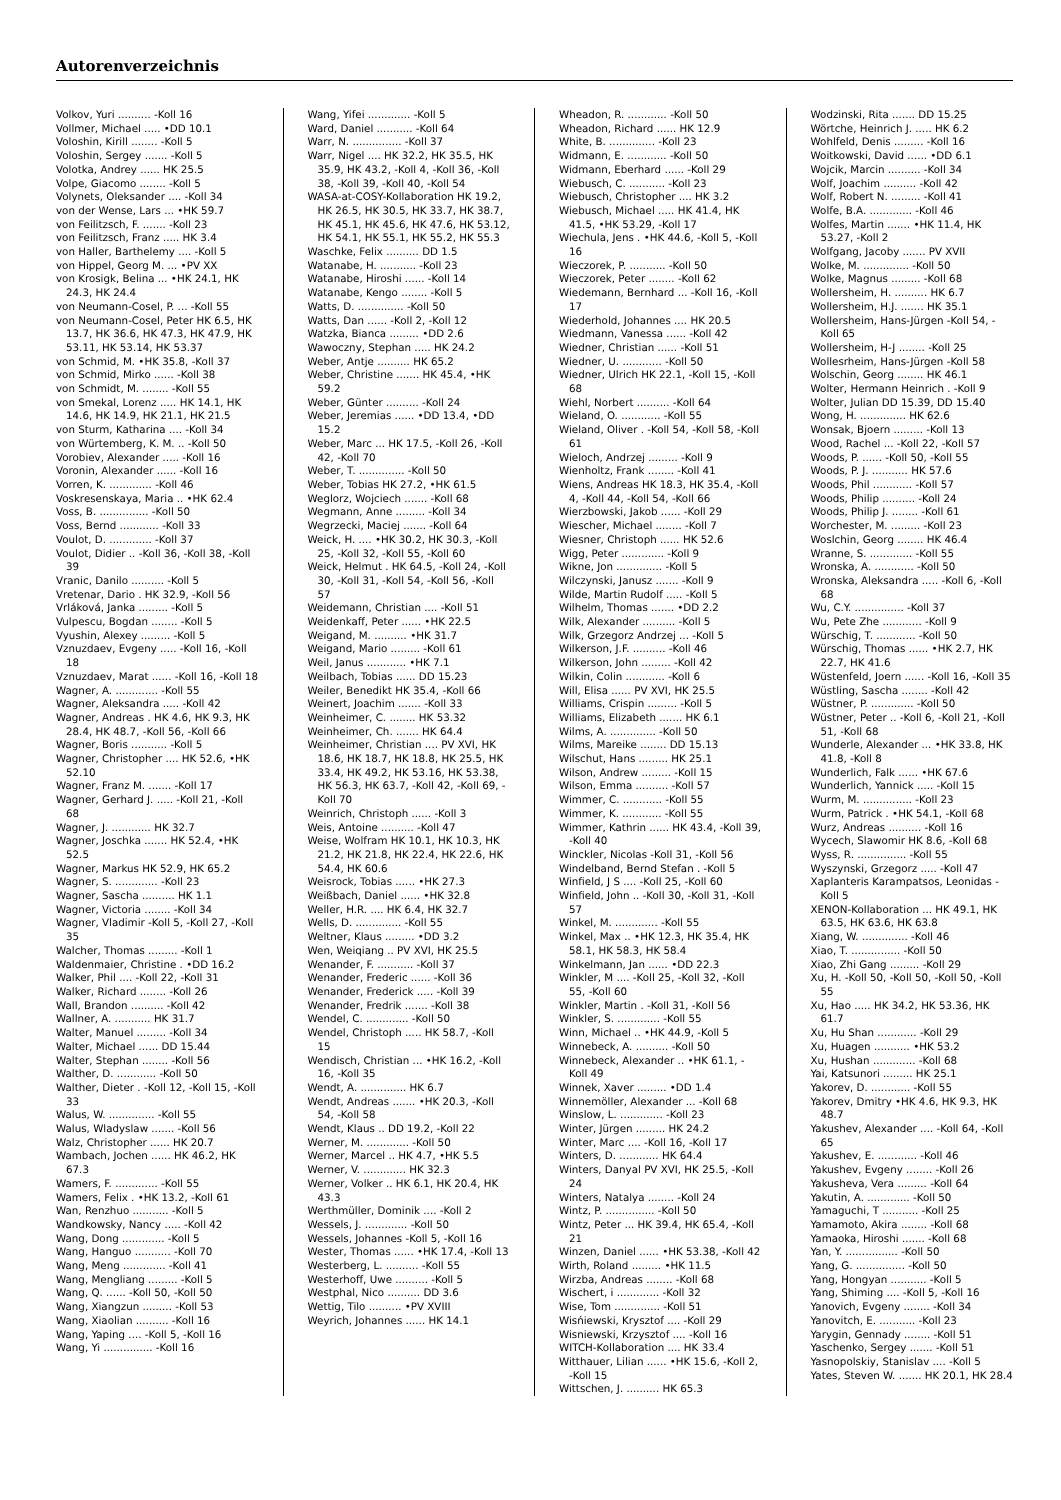Autorenverzeichnis
Volkov, Yuri .......... -Koll 16
Vollmer, Michael ..... •DD 10.1
Voloshin, Kirill ........ -Koll 5
Voloshin, Sergey ....... -Koll 5
Volotka, Andrey ...... HK 25.5
Volpe, Giacomo ........ -Koll 5
Volynets, Oleksander .... -Koll 34
von der Wense, Lars ... •HK 59.7
von Feilitzsch, F. ....... -Koll 23
von Feilitzsch, Franz ..... HK 3.4
von Haller, Barthelemy .... -Koll 5
von Hippel, Georg M. ... •PV XX
von Krosigk, Belina ... •HK 24.1, HK 24.3, HK 24.4
von Neumann-Cosel, P. ... -Koll 55
von Neumann-Cosel, Peter HK 6.5, HK 13.7, HK 36.6, HK 47.3, HK 47.9, HK 53.11, HK 53.14, HK 53.37
von Schmid, M. •HK 35.8, -Koll 37
von Schmid, Mirko ...... -Koll 38
von Schmidt, M. ........ -Koll 55
von Smekal, Lorenz ..... HK 14.1, HK 14.6, HK 14.9, HK 21.1, HK 21.5
von Sturm, Katharina .... -Koll 34
von Würtemberg, K. M. .. -Koll 50
Vorobiev, Alexander ..... -Koll 16
Voronin, Alexander ...... -Koll 16
Vorren, K. ............. -Koll 46
Voskresenskaya, Maria .. •HK 62.4
Voss, B. ............... -Koll 50
Voss, Bernd ............ -Koll 33
Voulot, D. ............. -Koll 37
Voulot, Didier .. -Koll 36, -Koll 38, -Koll 39
Vranic, Danilo .......... -Koll 5
Vretenar, Dario . HK 32.9, -Koll 56
Vrláková, Janka ......... -Koll 5
Vulpescu, Bogdan ........ -Koll 5
Vyushin, Alexey ......... -Koll 5
Vznuzdaev, Evgeny ..... -Koll 16, -Koll 18
Vznuzdaev, Marat ...... -Koll 16, -Koll 18
Wagner, A. ............. -Koll 55
Wagner, Aleksandra ..... -Koll 42
Wagner, Andreas . HK 4.6, HK 9.3, HK 28.4, HK 48.7, -Koll 56, -Koll 66
Wagner, Boris ........... -Koll 5
Wagner, Christopher .... HK 52.6, •HK 52.10
Wagner, Franz M. ....... -Koll 17
Wagner, Gerhard J. ..... -Koll 21, -Koll 68
Wagner, J. ............ HK 32.7
Wagner, Joschka ....... HK 52.4, •HK 52.5
Wagner, Markus HK 52.9, HK 65.2
Wagner, S. ............. -Koll 23
Wagner, Sascha .......... HK 1.1
Wagner, Victoria ........ -Koll 34
Wagner, Vladimir -Koll 5, -Koll 27, -Koll 35
Walcher, Thomas ......... -Koll 1
Waldenmaier, Christine . •DD 16.2
Walker, Phil .... -Koll 22, -Koll 31
Walker, Richard ........ -Koll 26
Wall, Brandon .......... -Koll 42
Wallner, A. ........... HK 31.7
Walter, Manuel ......... -Koll 34
Walter, Michael ...... DD 15.44
Walter, Stephan ........ -Koll 56
Walther, D. ............ -Koll 50
Walther, Dieter . -Koll 12, -Koll 15, -Koll 33
Walus, W. .............. -Koll 55
Walus, Wladyslaw ....... -Koll 56
Walz, Christopher ...... HK 20.7
Wambach, Jochen ...... HK 46.2, HK 67.3
Wamers, F. ............. -Koll 55
Wamers, Felix . •HK 13.2, -Koll 61
Wan, Renzhuo ........... -Koll 5
Wandkowsky, Nancy ..... -Koll 42
Wang, Dong ............. -Koll 5
Wang, Hanguo ........... -Koll 70
Wang, Meng ............. -Koll 41
Wang, Mengliang ......... -Koll 5
Wang, Q. ...... -Koll 50, -Koll 50
Wang, Xiangzun ......... -Koll 53
Wang, Xiaolian .......... -Koll 16
Wang, Yaping .... -Koll 5, -Koll 16
Wang, Yi ............... -Koll 16
Wang, Yifei ............. -Koll 5
Ward, Daniel ........... -Koll 64
Warr, N. ............... -Koll 37
Warr, Nigel .... HK 32.2, HK 35.5, HK 35.9, HK 43.2, -Koll 4, -Koll 36, -Koll 38, -Koll 39, -Koll 40, -Koll 54
WASA-at-COSY-Kollaboration HK 19.2, HK 26.5, HK 30.5, HK 33.7, HK 38.7, HK 45.1, HK 45.6, HK 47.6, HK 53.12, HK 54.1, HK 55.1, HK 55.2, HK 55.3
Waschke, Felix .......... DD 1.5
Watanabe, H. ........... -Koll 23
Watanabe, Hiroshi ...... -Koll 14
Watanabe, Kengo ........ -Koll 5
Watts, D. .............. -Koll 50
Watts, Dan ...... -Koll 2, -Koll 12
Watzka, Bianca ......... •DD 2.6
Wawoczny, Stephan ..... HK 24.2
Weber, Antje .......... HK 65.2
Weber, Christine ....... HK 45.4, •HK 59.2
Weber, Günter .......... -Koll 24
Weber, Jeremias ...... •DD 13.4, •DD 15.2
Weber, Marc ... HK 17.5, -Koll 26, -Koll 42, -Koll 70
Weber, T. .............. -Koll 50
Weber, Tobias HK 27.2, •HK 61.5
Weglorz, Wojciech ....... -Koll 68
Wegmann, Anne ......... -Koll 34
Wegrzecki, Maciej ....... -Koll 64
Weick, H. .... •HK 30.2, HK 30.3, -Koll 25, -Koll 32, -Koll 55, -Koll 60
Weick, Helmut . HK 64.5, -Koll 24, -Koll 30, -Koll 31, -Koll 54, -Koll 56, -Koll 57
Weidemann, Christian .... -Koll 51
Weidenkaff, Peter ...... •HK 22.5
Weigand, M. .......... •HK 31.7
Weigand, Mario ......... -Koll 61
Weil, Janus ............ •HK 7.1
Weilbach, Tobias ...... DD 15.23
Weiler, Benedikt HK 35.4, -Koll 66
Weinert, Joachim ....... -Koll 33
Weinheimer, C. ........ HK 53.32
Weinheimer, Ch. ....... HK 64.4
Weinheimer, Christian .... PV XVI, HK 18.6, HK 18.7, HK 18.8, HK 25.5, HK 33.4, HK 49.2, HK 53.16, HK 53.38, HK 56.3, HK 63.7, -Koll 42, -Koll 69, -Koll 70
Weinrich, Christoph ...... -Koll 3
Weis, Antoine .......... -Koll 47
Weise, Wolfram HK 10.1, HK 10.3, HK 21.2, HK 21.8, HK 22.4, HK 22.6, HK 54.4, HK 60.6
Weisrock, Tobias ...... •HK 27.3
Weißbach, Daniel ...... •HK 32.8
Weller, H.R. .... HK 6.4, HK 32.7
Wells, D. .............. -Koll 55
Weltner, Klaus ......... •DD 3.2
Wen, Weiqiang .. PV XVI, HK 25.5
Wenander, F. ........... -Koll 37
Wenander, Frederic ...... -Koll 36
Wenander, Frederick ..... -Koll 39
Wenander, Fredrik ....... -Koll 38
Wendel, C. ............. -Koll 50
Wendel, Christoph ..... HK 58.7, -Koll 15
Wendisch, Christian ... •HK 16.2, -Koll 16, -Koll 35
Wendt, A. .............. HK 6.7
Wendt, Andreas ....... •HK 20.3, -Koll 54, -Koll 58
Wendt, Klaus .. DD 19.2, -Koll 22
Werner, M. ............. -Koll 50
Werner, Marcel .. HK 4.7, •HK 5.5
Werner, V. ............. HK 32.3
Werner, Volker .. HK 6.1, HK 20.4, HK 43.3
Werthmüller, Dominik .... -Koll 2
Wessels, J. ............. -Koll 50
Wessels, Johannes -Koll 5, -Koll 16
Wester, Thomas ...... •HK 17.4, -Koll 13
Westerberg, L. .......... -Koll 55
Westerhoff, Uwe .......... -Koll 5
Westphal, Nico .......... DD 3.6
Wettig, Tilo .......... •PV XVIII
Weyrich, Johannes ...... HK 14.1
Wheadon, R. ............ -Koll 50
Wheadon, Richard ...... HK 12.9
White, B. .............. -Koll 23
Widmann, E. ............ -Koll 50
Widmann, Eberhard ...... -Koll 29
Wiebusch, C. ........... -Koll 23
Wiebusch, Christopher .... HK 3.2
Wiebusch, Michael ..... HK 41.4, HK 41.5, •HK 53.29, -Koll 17
Wiechula, Jens . •HK 44.6, -Koll 5, -Koll 16
Wieczorek, P. ........... -Koll 50
Wieczorek, Peter ........ -Koll 62
Wiedemann, Bernhard ... -Koll 16, -Koll 17
Wiederhold, Johannes .... HK 20.5
Wiedmann, Vanessa ...... -Koll 42
Wiedner, Christian ...... -Koll 51
Wiedner, U. ............ -Koll 50
Wiedner, Ulrich HK 22.1, -Koll 15, -Koll 68
Wiehl, Norbert .......... -Koll 64
Wieland, O. ............ -Koll 55
Wieland, Oliver . -Koll 54, -Koll 58, -Koll 61
Wieloch, Andrzej ......... -Koll 9
Wienholtz, Frank ........ -Koll 41
Wiens, Andreas HK 18.3, HK 35.4, -Koll 4, -Koll 44, -Koll 54, -Koll 66
Wierzbowski, Jakob ...... -Koll 29
Wiescher, Michael ........ -Koll 7
Wiesner, Christoph ...... HK 52.6
Wigg, Peter ............. -Koll 9
Wikne, Jon .............. -Koll 5
Wilczynski, Janusz ....... -Koll 9
Wilde, Martin Rudolf ..... -Koll 5
Wilhelm, Thomas ....... •DD 2.2
Wilk, Alexander .......... -Koll 5
Wilk, Grzegorz Andrzej ... -Koll 5
Wilkerson, J.F. .......... -Koll 46
Wilkerson, John ......... -Koll 42
Wilkin, Colin ............ -Koll 6
Will, Elisa ...... PV XVI, HK 25.5
Williams, Crispin ......... -Koll 5
Williams, Elizabeth ....... HK 6.1
Wilms, A. .............. -Koll 50
Wilms, Mareike ........ DD 15.13
Wilschut, Hans ......... HK 25.1
Wilson, Andrew ......... -Koll 15
Wilson, Emma .......... -Koll 57
Wimmer, C. ............ -Koll 55
Wimmer, K. ............ -Koll 55
Wimmer, Kathrin ...... HK 43.4, -Koll 39, -Koll 40
Winckler, Nicolas -Koll 31, -Koll 56
Windelband, Bernd Stefan . -Koll 5
Winfield, J S .... -Koll 25, -Koll 60
Winfield, John .. -Koll 30, -Koll 31, -Koll 57
Winkel, M. ............. -Koll 55
Winkel, Max .. •HK 12.3, HK 35.4, HK 58.1, HK 58.3, HK 58.4
Winkelmann, Jan ...... •DD 22.3
Winkler, M .... -Koll 25, -Koll 32, -Koll 55, -Koll 60
Winkler, Martin . -Koll 31, -Koll 56
Winkler, S. ............. -Koll 55
Winn, Michael .. •HK 44.9, -Koll 5
Winnebeck, A. .......... -Koll 50
Winnebeck, Alexander .. •HK 61.1, -Koll 49
Winnek, Xaver ......... •DD 1.4
Winnemöller, Alexander ... -Koll 68
Winslow, L. ............. -Koll 23
Winter, Jürgen ......... HK 24.2
Winter, Marc .... -Koll 16, -Koll 17
Winters, D. ............ HK 64.4
Winters, Danyal PV XVI, HK 25.5, -Koll 24
Winters, Natalya ........ -Koll 24
Wintz, P. ............... -Koll 50
Wintz, Peter ... HK 39.4, HK 65.4, -Koll 21
Winzen, Daniel ...... •HK 53.38, -Koll 42
Wirth, Roland ......... •HK 11.5
Wirzba, Andreas ........ -Koll 68
Wischert, i ............. -Koll 32
Wise, Tom .............. -Koll 51
Wisńiewski, Krysztof .... -Koll 29
Wisniewski, Krzysztof .... -Koll 16
WITCH-Kollaboration .... HK 33.4
Witthauer, Lilian ...... •HK 15.6, -Koll 2, -Koll 15
Wittschen, J. .......... HK 65.3
Wodzinski, Rita ....... DD 15.25
Wörtche, Heinrich J. ..... HK 6.2
Wohlfeld, Denis ......... -Koll 16
Woitkowski, David ...... •DD 6.1
Wojcik, Marcin .......... -Koll 34
Wolf, Joachim .......... -Koll 42
Wolf, Robert N. ......... -Koll 41
Wolfe, B.A. ............. -Koll 46
Wolfes, Martin ....... •HK 11.4, HK 53.27, -Koll 2
Wolfgang, Jacoby ....... PV XVII
Wolke, M. .............. -Koll 50
Wolke, Magnus ......... -Koll 68
Wollersheim, H. .......... HK 6.7
Wollersheim, H.J. ....... HK 35.1
Wollersheim, Hans-Jürgen -Koll 54, -Koll 65
Wollersheim, H-J ........ -Koll 25
Wollesrheim, Hans-Jürgen -Koll 58
Wolschin, Georg ........ HK 46.1
Wolter, Hermann Heinrich . -Koll 9
Wolter, Julian DD 15.39, DD 15.40
Wong, H. .............. HK 62.6
Wonsak, Bjoern ......... -Koll 13
Wood, Rachel ... -Koll 22, -Koll 57
Woods, P. ...... -Koll 50, -Koll 55
Woods, P. J. ........... HK 57.6
Woods, Phil ............ -Koll 57
Woods, Philip .......... -Koll 24
Woods, Philip J. ........ -Koll 61
Worchester, M. ......... -Koll 23
Woslchin, Georg ........ HK 46.4
Wranne, S. ............. -Koll 55
Wronska, A. ............ -Koll 50
Wronska, Aleksandra ..... -Koll 6, -Koll 68
Wu, C.Y. ............... -Koll 37
Wu, Pete Zhe ............ -Koll 9
Würschig, T. ............ -Koll 50
Würschig, Thomas ...... •HK 2.7, HK 22.7, HK 41.6
Wüstenfeld, Joern ...... -Koll 16, -Koll 35
Wüstling, Sascha ........ -Koll 42
Wüstner, P. ............. -Koll 50
Wüstner, Peter .. -Koll 6, -Koll 21, -Koll 51, -Koll 68
Wunderle, Alexander ... •HK 33.8, HK 41.8, -Koll 8
Wunderlich, Falk ...... •HK 67.6
Wunderlich, Yannick ..... -Koll 15
Wurm, M. ............... -Koll 23
Wurm, Patrick . •HK 54.1, -Koll 68
Wurz, Andreas .......... -Koll 16
Wycech, Slawomir HK 8.6, -Koll 68
Wyss, R. ............... -Koll 55
Wyszynski, Grzegorz ..... -Koll 47
Xaplanteris Karampatsos, Leonidas -Koll 5
XENON-Kollaboration ... HK 49.1, HK 63.5, HK 63.6, HK 63.8
Xiang, W. .............. -Koll 46
Xiao, T. ............... -Koll 50
Xiao, Zhi Gang ......... -Koll 29
Xu, H. -Koll 50, -Koll 50, -Koll 50, -Koll 55
Xu, Hao ..... HK 34.2, HK 53.36, HK 61.7
Xu, Hu Shan ............ -Koll 29
Xu, Huagen ........... •HK 53.2
Xu, Hushan ............. -Koll 68
Yai, Katsunori ......... HK 25.1
Yakorev, D. ............ -Koll 55
Yakorev, Dmitry •HK 4.6, HK 9.3, HK 48.7
Yakushev, Alexander .... -Koll 64, -Koll 65
Yakushev, E. ............ -Koll 46
Yakushev, Evgeny ........ -Koll 26
Yakusheva, Vera ......... -Koll 64
Yakutin, A. ............. -Koll 50
Yamaguchi, T ........... -Koll 25
Yamamoto, Akira ........ -Koll 68
Yamaoka, Hiroshi ....... -Koll 68
Yan, Y. ................ -Koll 50
Yang, G. ............... -Koll 50
Yang, Hongyan ........... -Koll 5
Yang, Shiming .... -Koll 5, -Koll 16
Yanovich, Evgeny ........ -Koll 34
Yanovitch, E. ........... -Koll 23
Yarygin, Gennady ........ -Koll 51
Yaschenko, Sergey ....... -Koll 51
Yasnopolskiy, Stanislav .... -Koll 5
Yates, Steven W. ....... HK 20.1, HK 28.4